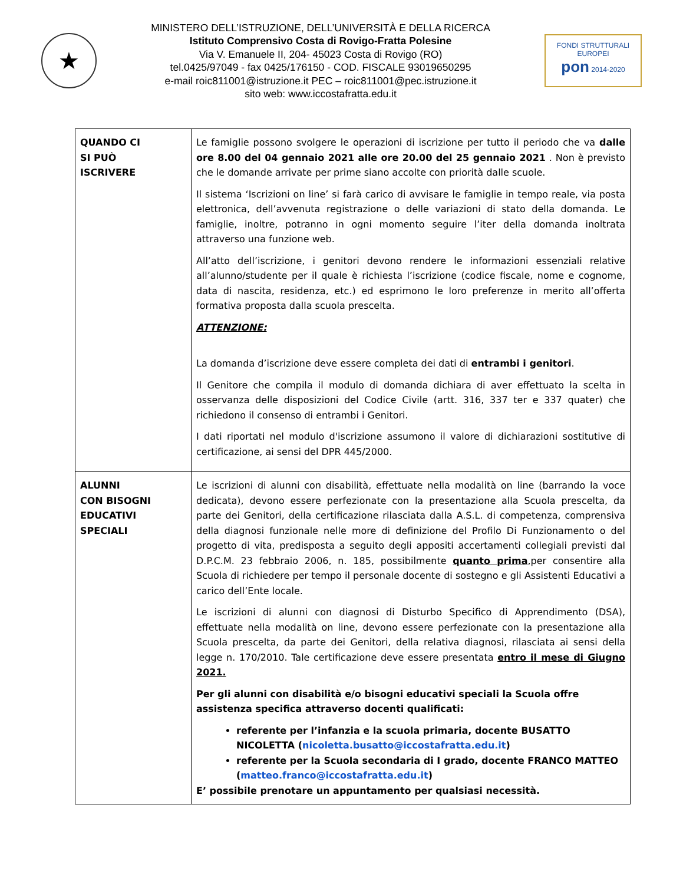★
MINISTERO DELL’ISTRUZIONE, DELL’UNIVERSITÀ E DELLA RICERCA
Istituto Comprensivo Costa di Rovigo-Fratta Polesine
Via V. Emanuele II, 204- 45023 Costa di Rovigo (RO)
tel.0425/97049 - fax 0425/176150 - COD. FISCALE 93019650295
e-mail roic811001@istruzione.it PEC – roic811001@pec.istruzione.it
sito web: www.iccostafratta.edu.it
FONDI STRUTTURALI EUROPEI
pon 2014-2020
| QUANDO CI SI PUÒ ISCRIVERE | Le famiglie possono svolgere le operazioni di iscrizione per tutto il periodo che va dalle ore 8.00 del 04 gennaio 2021 alle ore 20.00 del 25 gennaio 2021 . Non è previsto che le domande arrivate per prime siano accolte con priorità dalle scuole. Il sistema ‘Iscrizioni on line’ si farà carico di avvisare le famiglie in tempo reale, via posta elettronica, dell’avvenuta registrazione o delle variazioni di stato della domanda. Le famiglie, inoltre, potranno in ogni momento seguire l’iter della domanda inoltrata attraverso una funzione web. All’atto dell’iscrizione, i genitori devono rendere le informazioni essenziali relative all’alunno/studente per il quale è richiesta l’iscrizione (codice fiscale, nome e cognome, data di nascita, residenza, etc.) ed esprimono le loro preferenze in merito all’offerta formativa proposta dalla scuola prescelta. ATTENZIONE: La domanda d’iscrizione deve essere completa dei dati di entrambi i genitori . Il Genitore che compila il modulo di domanda dichiara di aver effettuato la scelta in osservanza delle disposizioni del Codice Civile (artt. 316, 337 ter e 337 quater) che richiedono il consenso di entrambi i Genitori. I dati riportati nel modulo d'iscrizione assumono il valore di dichiarazioni sostitutive di certificazione, ai sensi del DPR 445/2000. |
| ALUNNI CON BISOGNI EDUCATIVI SPECIALI | Le iscrizioni di alunni con disabilità, effettuate nella modalità on line (barrando la voce dedicata), devono essere perfezionate con la presentazione alla Scuola prescelta, da parte dei Genitori, della certificazione rilasciata dalla A.S.L. di competenza, comprensiva della diagnosi funzionale nelle more di definizione del Profilo Di Funzionamento o del progetto di vita, predisposta a seguito degli appositi accertamenti collegiali previsti dal D.P.C.M. 23 febbraio 2006, n. 185, possibilmente quanto prima ,per consentire alla Scuola di richiedere per tempo il personale docente di sostegno e gli Assistenti Educativi a carico dell’Ente locale. Le iscrizioni di alunni con diagnosi di Disturbo Specifico di Apprendimento (DSA), effettuate nella modalità on line, devono essere perfezionate con la presentazione alla Scuola prescelta, da parte dei Genitori, della relativa diagnosi, rilasciata ai sensi della legge n. 170/2010. Tale certificazione deve essere presentata entro il mese di Giugno 2021. Per gli alunni con disabilità e/o bisogni educativi speciali la Scuola offre assistenza specifica attraverso docenti qualificati: referente per l’infanzia e la scuola primaria, docente BUSATTO NICOLETTA ( nicoletta.busatto@iccostafratta.edu.it ) referente per la Scuola secondaria di I grado, docente FRANCO MATTEO ( matteo.franco@iccostafratta.edu.it ) E’ possibile prenotare un appuntamento per qualsiasi necessità. |